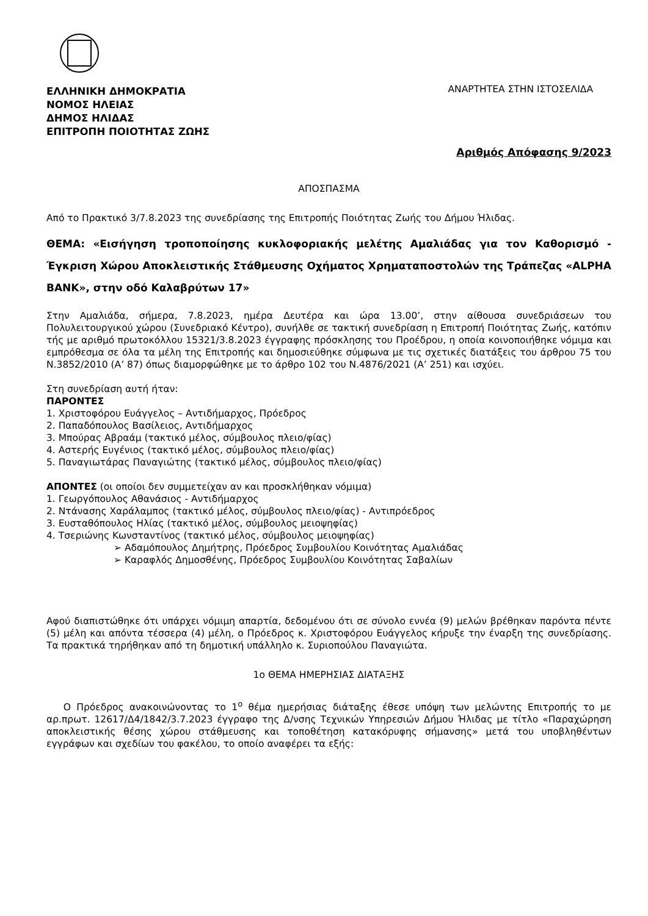ΕΛΛΗΝΙΚΗ ΔΗΜΟΚΡΑΤΙΑ
ΝΟΜΟΣ ΗΛΕΙΑΣ
ΔΗΜΟΣ ΗΛΙΔΑΣ
ΕΠΙΤΡΟΠΗ ΠΟΙΟΤΗΤΑΣ ΖΩΗΣ
ΑΝΑΡΤΗΤΕΑ ΣΤΗΝ ΙΣΤΟΣΕΛΙΔΑ
Αριθμός Απόφασης 9/2023
ΑΠΟΣΠΑΣΜΑ
Από το Πρακτικό 3/7.8.2023 της συνεδρίασης της Επιτροπής Ποιότητας Ζωής του Δήμου Ήλιδας.
ΘΕΜΑ: «Εισήγηση τροποποίησης κυκλοφοριακής μελέτης Αμαλιάδας για τον Καθορισμό - Έγκριση Χώρου Αποκλειστικής Στάθμευσης Οχήματος Χρηματαποστολών της Τράπεζας «ALPHA BANK», στην οδό Καλαβρύτων 17»
Στην Αμαλιάδα, σήμερα, 7.8.2023, ημέρα Δευτέρα και ώρα 13.00’, στην αίθουσα συνεδριάσεων του Πολυλειτουργικού χώρου (Συνεδριακό Κέντρο), συνήλθε σε τακτική συνεδρίαση η Επιτροπή Ποιότητας Ζωής, κατόπιν τής με αριθμό πρωτοκόλλου 15321/3.8.2023 έγγραφης πρόσκλησης του Προέδρου, η οποία κοινοποιήθηκε νόμιμα και εμπρόθεσμα σε όλα τα μέλη της Επιτροπής και δημοσιεύθηκε σύμφωνα με τις σχετικές διατάξεις του άρθρου 75 του Ν.3852/2010 (Α’ 87) όπως διαμορφώθηκε με το άρθρο 102 του Ν.4876/2021 (Α’ 251) και ισχύει.
Στη συνεδρίαση αυτή ήταν:
ΠΑΡΟΝΤΕΣ
1. Χριστοφόρου Ευάγγελος – Αντιδήμαρχος, Πρόεδρος
2. Παπαδόπουλος Βασίλειος, Αντιδήμαρχος
3. Μπούρας Αβραάμ (τακτικό μέλος, σύμβουλος πλειο/φίας)
4. Αστερής Ευγένιος (τακτικό μέλος, σύμβουλος πλειο/φίας)
5. Παναγιωτάρας Παναγιώτης (τακτικό μέλος, σύμβουλος πλειο/φίας)
ΑΠΟΝΤΕΣ (οι οποίοι δεν συμμετείχαν αν και προσκλήθηκαν νόμιμα)
1. Γεωργόπουλος Αθανάσιος - Αντιδήμαρχος
2. Ντάνασης Χαράλαμπος (τακτικό μέλος, σύμβουλος πλειο/φίας) - Αντιπρόεδρος
3. Ευσταθόπουλος Ηλίας (τακτικό μέλος, σύμβουλος μειοψηφίας)
4. Τσεριώνης Κωνσταντίνος (τακτικό μέλος, σύμβουλος μειοψηφίας)
➢ Αδαμόπουλος Δημήτρης, Πρόεδρος Συμβουλίου Κοινότητας Αμαλιάδας
➢ Καραφλός Δημοσθένης, Πρόεδρος Συμβουλίου Κοινότητας Σαβαλίων
Αφού διαπιστώθηκε ότι υπάρχει νόμιμη απαρτία, δεδομένου ότι σε σύνολο εννέα (9) μελών βρέθηκαν παρόντα πέντε (5) μέλη και απόντα τέσσερα (4) μέλη, ο Πρόεδρος κ. Χριστοφόρου Ευάγγελος κήρυξε την έναρξη της συνεδρίασης. Τα πρακτικά τηρήθηκαν από τη δημοτική υπάλληλο κ. Συριοπούλου Παναγιώτα.
1ο ΘΕΜΑ ΗΜΕΡΗΣΙΑΣ ΔΙΑΤΑΞΗΣ
Ο Πρόεδρος ανακοινώνοντας το 1<sup>ο</sup> θέμα ημερήσιας διάταξης έθεσε υπόψη των μελώντης Επιτροπής το με αρ.πρωτ. 12617/Δ4/1842/3.7.2023 έγγραφο της Δ/νσης Τεχνικών Υπηρεσιών Δήμου Ήλιδας με τίτλο «Παραχώρηση αποκλειστικής θέσης χώρου στάθμευσης και τοποθέτηση κατακόρυφης σήμανσης» μετά του υποβληθέντων εγγράφων και σχεδίων του φακέλου, το οποίο αναφέρει τα εξής: